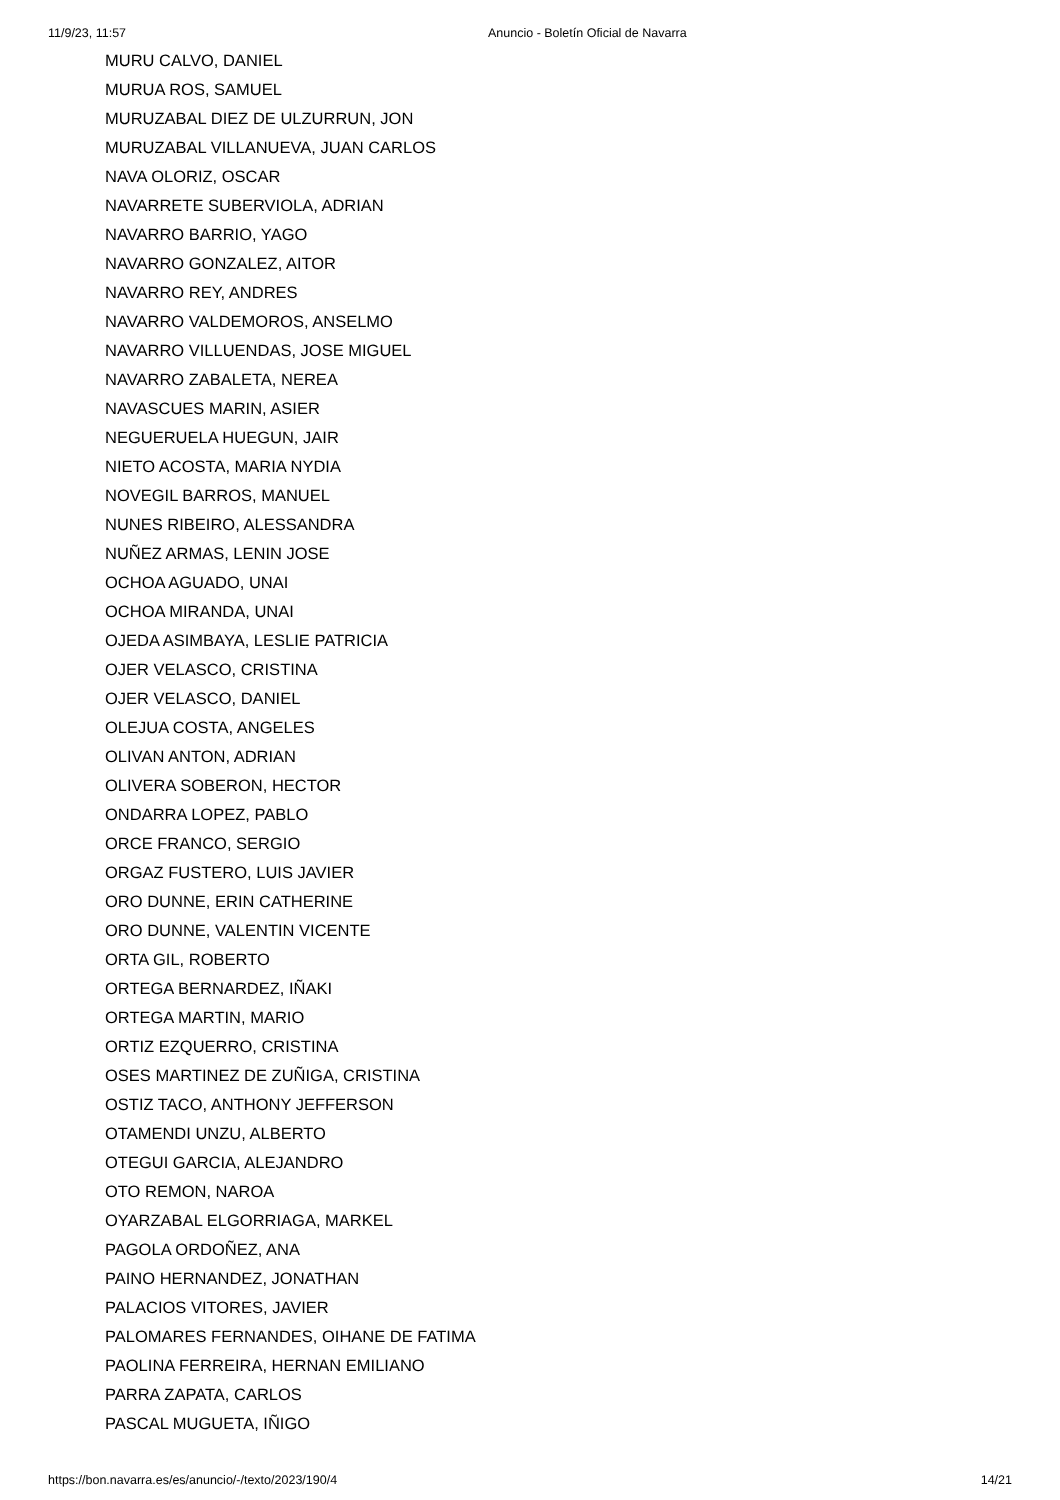11/9/23, 11:57 Anuncio - Boletín Oficial de Navarra
MURU CALVO, DANIEL
MURUA ROS, SAMUEL
MURUZABAL DIEZ DE ULZURRUN, JON
MURUZABAL VILLANUEVA, JUAN CARLOS
NAVA OLORIZ, OSCAR
NAVARRETE SUBERVIOLA, ADRIAN
NAVARRO BARRIO, YAGO
NAVARRO GONZALEZ, AITOR
NAVARRO REY, ANDRES
NAVARRO VALDEMOROS, ANSELMO
NAVARRO VILLUENDAS, JOSE MIGUEL
NAVARRO ZABALETA, NEREA
NAVASCUES MARIN, ASIER
NEGUERUELA HUEGUN, JAIR
NIETO ACOSTA, MARIA NYDIA
NOVEGIL BARROS, MANUEL
NUNES RIBEIRO, ALESSANDRA
NUÑEZ ARMAS, LENIN JOSE
OCHOA AGUADO, UNAI
OCHOA MIRANDA, UNAI
OJEDA ASIMBAYA, LESLIE PATRICIA
OJER VELASCO, CRISTINA
OJER VELASCO, DANIEL
OLEJUA COSTA, ANGELES
OLIVAN ANTON, ADRIAN
OLIVERA SOBERON, HECTOR
ONDARRA LOPEZ, PABLO
ORCE FRANCO, SERGIO
ORGAZ FUSTERO, LUIS JAVIER
ORO DUNNE, ERIN CATHERINE
ORO DUNNE, VALENTIN VICENTE
ORTA GIL, ROBERTO
ORTEGA BERNARDEZ, IÑAKI
ORTEGA MARTIN, MARIO
ORTIZ EZQUERRO, CRISTINA
OSES MARTINEZ DE ZUÑIGA, CRISTINA
OSTIZ TACO, ANTHONY JEFFERSON
OTAMENDI UNZU, ALBERTO
OTEGUI GARCIA, ALEJANDRO
OTO REMON, NAROA
OYARZABAL ELGORRIAGA, MARKEL
PAGOLA ORDOÑEZ, ANA
PAINO HERNANDEZ, JONATHAN
PALACIOS VITORES, JAVIER
PALOMARES FERNANDES, OIHANE DE FATIMA
PAOLINA FERREIRA, HERNAN EMILIANO
PARRA ZAPATA, CARLOS
PASCAL MUGUETA, IÑIGO
https://bon.navarra.es/es/anuncio/-/texto/2023/190/4 14/21